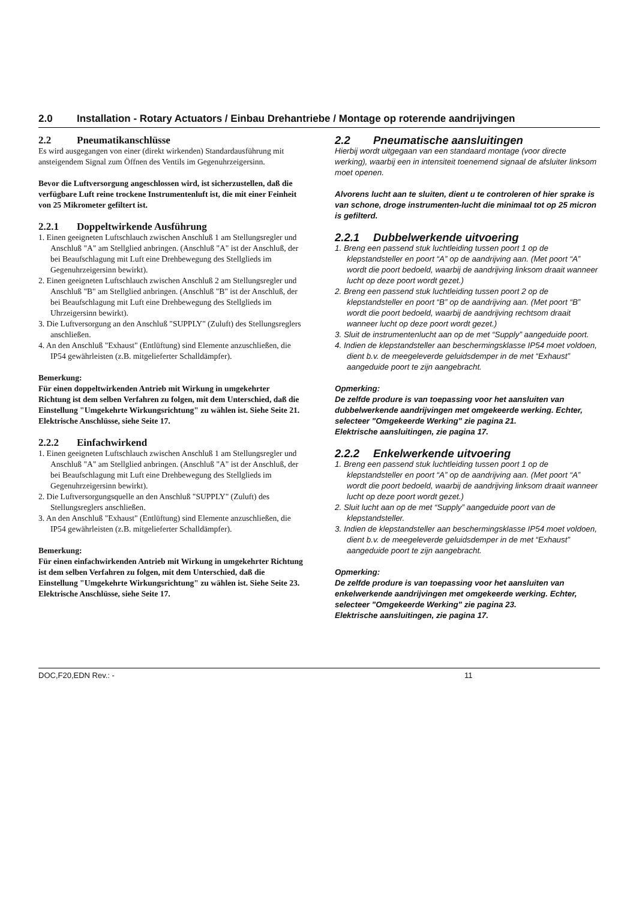2.0 Installation - Rotary Actuators / Einbau Drehantriebe / Montage op roterende aandrijvingen
2.2 Pneumatikanschlüsse
Es wird ausgegangen von einer (direkt wirkenden) Standardausführung mit ansteigendem Signal zum Öffnen des Ventils im Gegenuhrzeigersinn.
Bevor die Luftversorgung angeschlossen wird, ist sicherzustellen, daß die verfügbare Luft reine trockene Instrumentenluft ist, die mit einer Feinheit von 25 Mikrometer gefiltert ist.
2.2.1 Doppeltwirkende Ausführung
1. Einen geeigneten Luftschlauch zwischen Anschluß 1 am Stellungsregler und Anschluß "A" am Stellglied anbringen. (Anschluß "A" ist der Anschluß, der bei Beaufschlagung mit Luft eine Drehbewegung des Stellglieds im Gegenuhrzeigersinn bewirkt).
2. Einen geeigneten Luftschlauch zwischen Anschluß 2 am Stellungsregler und Anschluß "B" am Stellglied anbringen. (Anschluß "B" ist der Anschluß, der bei Beaufschlagung mit Luft eine Drehbewegung des Stellglieds im Uhrzeigersinn bewirkt).
3. Die Luftversorgung an den Anschluß "SUPPLY" (Zuluft) des Stellungsreglers anschließen.
4. An den Anschluß "Exhaust" (Entlüftung) sind Elemente anzuschließen, die IP54 gewährleisten (z.B. mitgelieferter Schalldämpfer).
Bemerkung:
Für einen doppeltwirkenden Antrieb mit Wirkung in umgekehrter Richtung ist dem selben Verfahren zu folgen, mit dem Unterschied, daß die Einstellung "Umgekehrte Wirkungsrichtung" zu wählen ist. Siehe Seite 21.
Elektrische Anschlüsse, siehe Seite 17.
2.2.2 Einfachwirkend
1. Einen geeigneten Luftschlauch zwischen Anschluß 1 am Stellungsregler und Anschluß "A" am Stellglied anbringen. (Anschluß "A" ist der Anschluß, der bei Beaufschlagung mit Luft eine Drehbewegung des Stellglieds im Gegenuhrzeigersinn bewirkt).
2. Die Luftversorgungsquelle an den Anschluß "SUPPLY" (Zuluft) des Stellungsreglers anschließen.
3. An den Anschluß "Exhaust" (Entlüftung) sind Elemente anzuschließen, die IP54 gewährleisten (z.B. mitgelieferter Schalldämpfer).
Bemerkung:
Für einen einfachwirkenden Antrieb mit Wirkung in umgekehrter Richtung ist dem selben Verfahren zu folgen, mit dem Unterschied, daß die Einstellung "Umgekehrte Wirkungsrichtung" zu wählen ist. Siehe Seite 23.
Elektrische Anschlüsse, siehe Seite 17.
2.2 Pneumatische aansluitingen
Hierbij wordt uitgegaan van een standaard montage (voor directe werking), waarbij een in intensiteit toenemend signaal de afsluiter linksom moet openen.
Alvorens lucht aan te sluiten, dient u te controleren of hier sprake is van schone, droge instrumenten-lucht die minimaal tot op 25 micron is gefilterd.
2.2.1 Dubbelwerkende uitvoering
1. Breng een passend stuk luchtleiding tussen poort 1 op de klepstandsteller en poort “A” op de aandrijving aan. (Met poort “A” wordt die poort bedoeld, waarbij de aandrijving linksom draait wanneer lucht op deze poort wordt gezet.)
2. Breng een passend stuk luchtleiding tussen poort 2 op de klepstandsteller en poort “B” op de aandrijving aan. (Met poort “B” wordt die poort bedoeld, waarbij de aandrijving rechtsom draait wanneer lucht op deze poort wordt gezet.)
3. Sluit de instrumentenlucht aan op de met “Supply” aangeduide poort.
4. Indien de klepstandsteller aan beschermingsklasse IP54 moet voldoen, dient b.v. de meegeleverde geluidsdemper in de met “Exhaust” aangeduide poort te zijn aangebracht.
Opmerking:
De zelfde produre is van toepassing voor het aansluiten van dubbelwerkende aandrijvingen met omgekeerde werking. Echter, selecteer "Omgekeerde Werking" zie pagina 21.
Elektrische aansluitingen, zie pagina 17.
2.2.2 Enkelwerkende uitvoering
1. Breng een passend stuk luchtleiding tussen poort 1 op de klepstandsteller en poort “A” op de aandrijving aan. (Met poort “A” wordt die poort bedoeld, waarbij de aandrijving linksom draait wanneer lucht op deze poort wordt gezet.)
2. Sluit lucht aan op de met “Supply” aangeduide poort van de klepstandsteller.
3. Indien de klepstandsteller aan beschermingsklasse IP54 moet voldoen, dient b.v. de meegeleverde geluidsdemper in de met “Exhaust” aangeduide poort te zijn aangebracht.
Opmerking:
De zelfde produre is van toepassing voor het aansluiten van enkelwerkende aandrijvingen met omgekeerde werking. Echter, selecteer "Omgekeerde Werking" zie pagina 23.
Elektrische aansluitingen, zie pagina 17.
DOC,F20,EDN Rev.: - 11